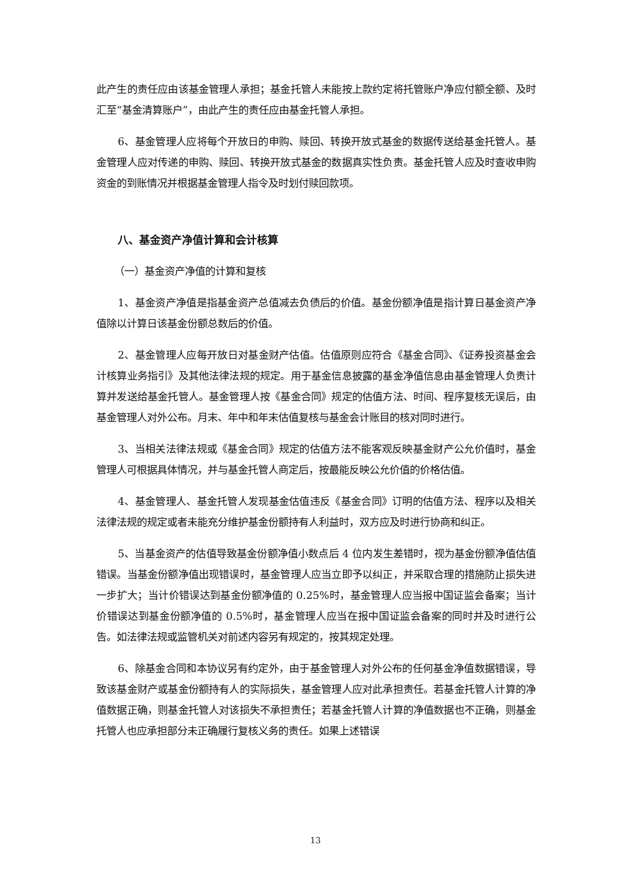此产生的责任应由该基金管理人承担；基金托管人未能按上款约定将托管账户净应付额全额、及时汇至“基金清算账户”，由此产生的责任应由基金托管人承担。
6、基金管理人应将每个开放日的申购、赎回、转换开放式基金的数据传送给基金托管人。基金管理人应对传递的申购、赎回、转换开放式基金的数据真实性负责。基金托管人应及时查收申购资金的到账情况并根据基金管理人指令及时划付赎回款项。
八、基金资产净值计算和会计核算
（一）基金资产净值的计算和复核
1、基金资产净值是指基金资产总值减去负债后的价值。基金份额净值是指计算日基金资产净值除以计算日该基金份额总数后的价值。
2、基金管理人应每开放日对基金财产估值。估值原则应符合《基金合同》、《证券投资基金会计核算业务指引》及其他法律法规的规定。用于基金信息披露的基金净值信息由基金管理人负责计算并发送给基金托管人。基金管理人按《基金合同》规定的估值方法、时间、程序复核无误后，由基金管理人对外公布。月末、年中和年末估值复核与基金会计账目的核对同时进行。
3、当相关法律法规或《基金合同》规定的估值方法不能客观反映基金财产公允价值时，基金管理人可根据具体情况，并与基金托管人商定后，按最能反映公允价值的价格估值。
4、基金管理人、基金托管人发现基金估值违反《基金合同》订明的估值方法、程序以及相关法律法规的规定或者未能充分维护基金份额持有人利益时，双方应及时进行协商和纠正。
5、当基金资产的估值导致基金份额净值小数点后 4 位内发生差错时，视为基金份额净值估值错误。当基金份额净值出现错误时，基金管理人应当立即予以纠正，并采取合理的措施防止损失进一步扩大；当计价错误达到基金份额净值的 0.25%时，基金管理人应当报中国证监会备案；当计价错误达到基金份额净值的 0.5%时，基金管理人应当在报中国证监会备案的同时并及时进行公告。如法律法规或监管机关对前述内容另有规定的，按其规定处理。
6、除基金合同和本协议另有约定外，由于基金管理人对外公布的任何基金净值数据错误，导致该基金财产或基金份额持有人的实际损失，基金管理人应对此承担责任。若基金托管人计算的净值数据正确，则基金托管人对该损失不承担责任；若基金托管人计算的净值数据也不正确，则基金托管人也应承担部分未正确履行复核义务的责任。如果上述错误
13